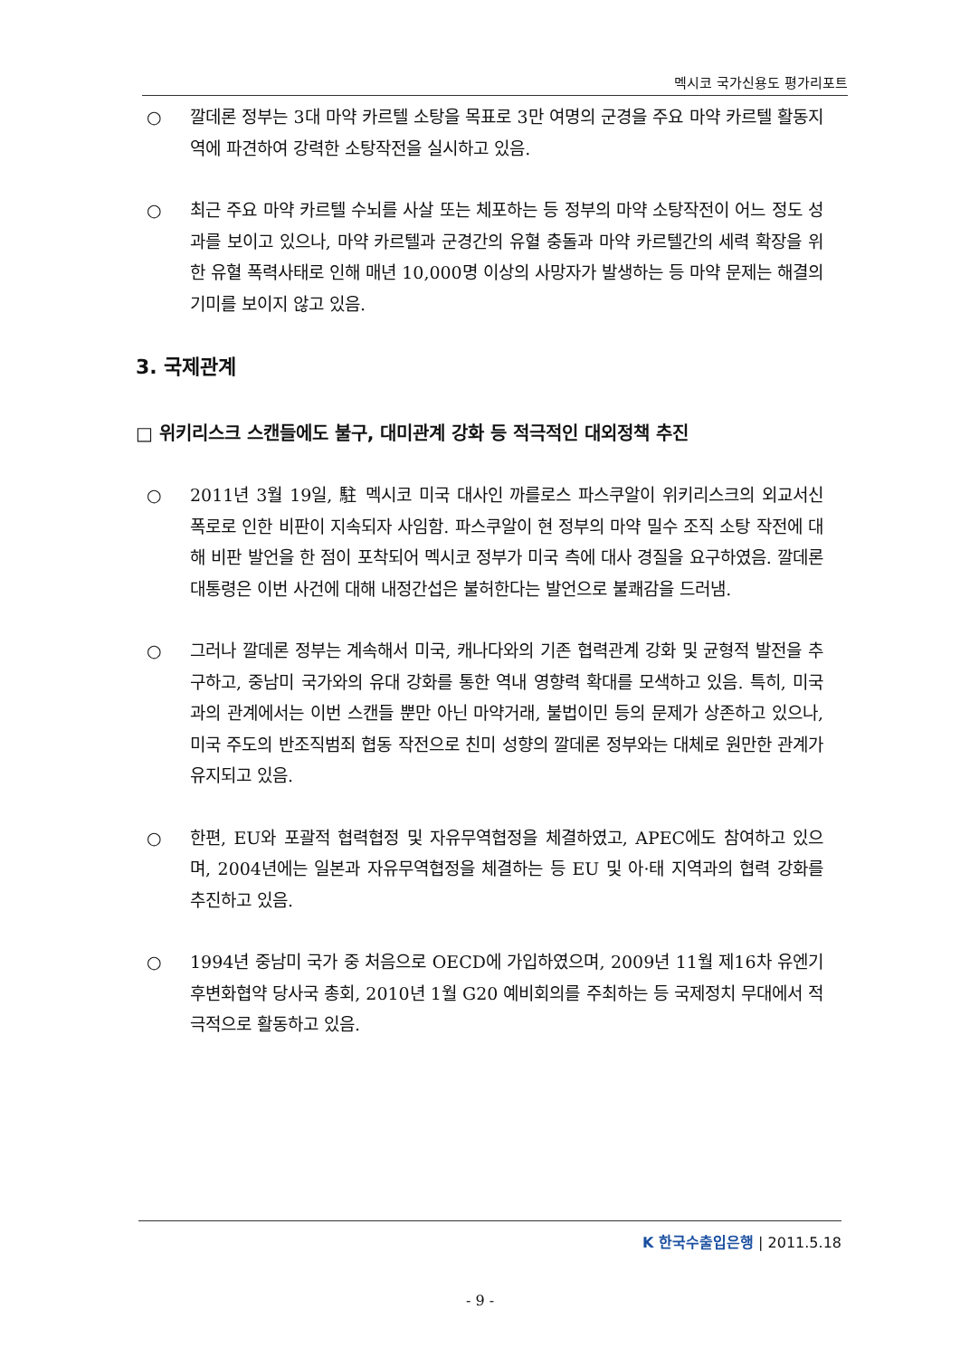멕시코 국가신용도 평가리포트
○ 깔데론 정부는 3대 마약 카르텔 소탕을 목표로 3만 여명의 군경을 주요 마약 카르텔 활동지역에 파견하여 강력한 소탕작전을 실시하고 있음.
○ 최근 주요 마약 카르텔 수뇌를 사살 또는 체포하는 등 정부의 마약 소탕작전이 어느 정도 성과를 보이고 있으나, 마약 카르텔과 군경간의 유혈 충돌과 마약 카르텔간의 세력 확장을 위한 유혈 폭력사태로 인해 매년 10,000명 이상의 사망자가 발생하는 등 마약 문제는 해결의 기미를 보이지 않고 있음.
3. 국제관계
□ 위키리스크 스캔들에도 불구, 대미관계 강화 등 적극적인 대외정책 추진
○ 2011년 3월 19일, 駐 멕시코 미국 대사인 까를로스 파스쿠알이 위키리스크의 외교서신 폭로로 인한 비판이 지속되자 사임함. 파스쿠알이 현 정부의 마약 밀수 조직 소탕 작전에 대해 비판 발언을 한 점이 포착되어 멕시코 정부가 미국 측에 대사 경질을 요구하였음. 깔데론 대통령은 이번 사건에 대해 내정간섭은 불허한다는 발언으로 불쾌감을 드러냄.
○ 그러나 깔데론 정부는 계속해서 미국, 캐나다와의 기존 협력관계 강화 및 균형적 발전을 추구하고, 중남미 국가와의 유대 강화를 통한 역내 영향력 확대를 모색하고 있음. 특히, 미국과의 관계에서는 이번 스캔들 뿐만 아닌 마약거래, 불법이민 등의 문제가 상존하고 있으나, 미국 주도의 반조직범죄 협동 작전으로 친미 성향의 깔데론 정부와는 대체로 원만한 관계가 유지되고 있음.
○ 한편, EU와 포괄적 협력협정 및 자유무역협정을 체결하였고, APEC에도 참여하고 있으며, 2004년에는 일본과 자유무역협정을 체결하는 등 EU 및 아·태 지역과의 협력 강화를 추진하고 있음.
○ 1994년 중남미 국가 중 처음으로 OECD에 가입하였으며, 2009년 11월 제16차 유엔기후변화협약 당사국 총회, 2010년 1월 G20 예비회의를 주최하는 등 국제정치 무대에서 적극적으로 활동하고 있음.
K 한국수출입은행 | 2011.5.18
- 9 -